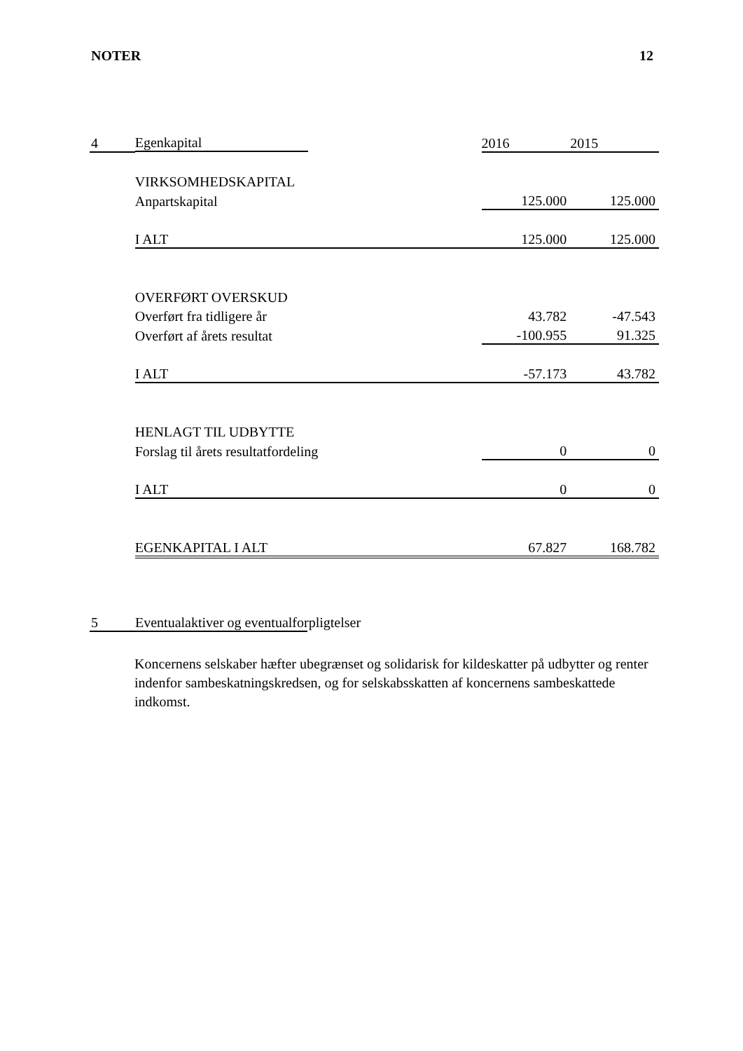NOTER 12
| 4 | Egenkapital | 2016 | 2015 |
| | VIRKSOMHEDSKAPITAL | | |
| | Anpartskapital | 125.000 | 125.000 |
| | I ALT | 125.000 | 125.000 |
| | OVERFØRT OVERSKUD | | |
| | Overført fra tidligere år | 43.782 | -47.543 |
| | Overført af årets resultat | -100.955 | 91.325 |
| | I ALT | -57.173 | 43.782 |
| | HENLAGT TIL UDBYTTE | | |
| | Forslag til årets resultatfordeling | 0 | 0 |
| | I ALT | 0 | 0 |
| | EGENKAPITAL I ALT | 67.827 | 168.782 |
5 Eventualaktiver og eventualforpligtelser
Koncernens selskaber hæfter ubegrænset og solidarisk for kildeskatter på udbytter og renter indenfor sambeskatningskredsen, og for selskabsskatten af koncernens sambeskattede indkomst.